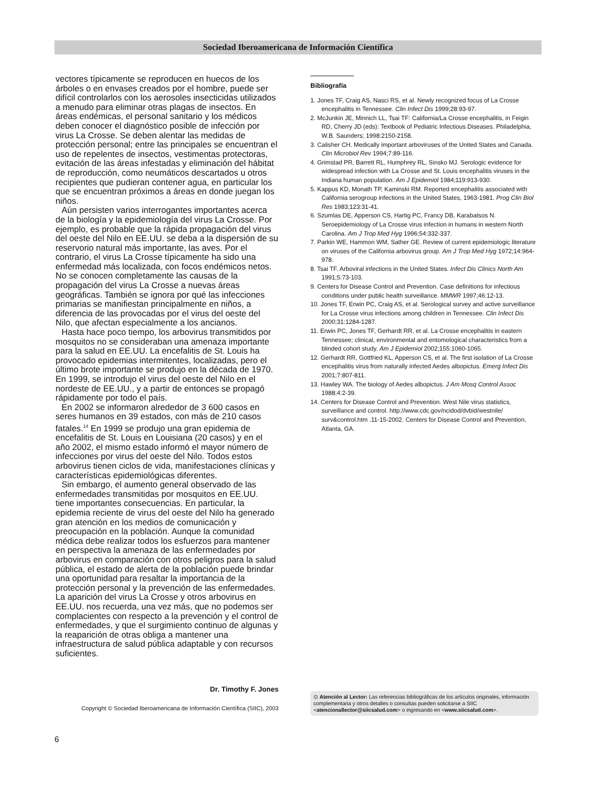Sociedad Iberoamericana de Información Científica
vectores típicamente se reproducen en huecos de los árboles o en envases creados por el hombre, puede ser difícil controlarlos con los aerosoles insecticidas utilizados a menudo para eliminar otras plagas de insectos. En áreas endémicas, el personal sanitario y los médicos deben conocer el diagnóstico posible de infección por virus La Crosse. Se deben alentar las medidas de protección personal; entre las principales se encuentran el uso de repelentes de insectos, vestimentas protectoras, evitación de las áreas infestadas y eliminación del hábitat de reproducción, como neumáticos descartados u otros recipientes que pudieran contener agua, en particular los que se encuentran próximos a áreas en donde juegan los niños.
Aún persisten varios interrogantes importantes acerca de la biología y la epidemiología del virus La Crosse. Por ejemplo, es probable que la rápida propagación del virus del oeste del Nilo en EE.UU. se deba a la dispersión de su reservorio natural más importante, las aves. Por el contrario, el virus La Crosse típicamente ha sido una enfermedad más localizada, con focos endémicos netos. No se conocen completamente las causas de la propagación del virus La Crosse a nuevas áreas geográficas. También se ignora por qué las infecciones primarias se manifiestan principalmente en niños, a diferencia de las provocadas por el virus del oeste del Nilo, que afectan especialmente a los ancianos.
Hasta hace poco tiempo, los arbovirus transmitidos por mosquitos no se consideraban una amenaza importante para la salud en EE.UU. La encefalitis de St. Louis ha provocado epidemias intermitentes, localizadas, pero el último brote importante se produjo en la década de 1970. En 1999, se introdujo el virus del oeste del Nilo en el nordeste de EE.UU., y a partir de entonces se propagó rápidamente por todo el país.
En 2002 se informaron alrededor de 3 600 casos en seres humanos en 39 estados, con más de 210 casos fatales.<sup>14</sup> En 1999 se produjo una gran epidemia de encefalitis de St. Louis en Louisiana (20 casos) y en el año 2002, el mismo estado informó el mayor número de infecciones por virus del oeste del Nilo. Todos estos arbovirus tienen ciclos de vida, manifestaciones clínicas y características epidemiológicas diferentes.
Sin embargo, el aumento general observado de las enfermedades transmitidas por mosquitos en EE.UU. tiene importantes consecuencias. En particular, la epidemia reciente de virus del oeste del Nilo ha generado gran atención en los medios de comunicación y preocupación en la población. Aunque la comunidad médica debe realizar todos los esfuerzos para mantener en perspectiva la amenaza de las enfermedades por arbovirus en comparación con otros peligros para la salud pública, el estado de alerta de la población puede brindar una oportunidad para resaltar la importancia de la protección personal y la prevención de las enfermedades. La aparición del virus La Crosse y otros arbovirus en EE.UU. nos recuerda, una vez más, que no podemos ser complacientes con respecto a la prevención y el control de enfermedades, y que el surgimiento continuo de algunas y la reaparición de otras obliga a mantener una infraestructura de salud pública adaptable y con recursos suficientes.
Dr. Timothy F. Jones
Bibliografía
1. Jones TF, Craig AS, Nasci RS, et al. Newly recognized focus of La Crosse encephalitis in Tennessee. Clin Infect Dis 1999;28:93-97.
2. McJunkin JE, Minnich LL, Tsai TF: California/La Crosse encephalitis, in Feigin RD, Cherry JD (eds): Textbook of Pediatric Infectious Diseases. Philadelphia, W.B. Saunders; 1998:2150-2158.
3. Calisher CH. Medically important arboviruses of the United States and Canada. Clin Microbiol Rev 1994;7:89-116.
4. Grimstad PR, Barrett RL, Humphrey RL, Sinsko MJ. Serologic evidence for widespread infection with La Crosse and St. Louis encephalitis viruses in the Indiana human population. Am J Epidemiol 1984;119:913-930.
5. Kappus KD, Monath TP, Kaminski RM. Reported encephalitis associated with California serogroup infections in the United States, 1963-1981. Prog Clin Biol Res 1983;123:31-41.
6. Szumlas DE, Apperson CS, Hartig PC, Francy DB, Karabatsos N. Seroepidemiology of La Crosse virus infection in humans in western North Carolina. Am J Trop Med Hyg 1996;54:332-337.
7. Parkin WE, Hammon WM, Sather GE. Review of current epidemiologic literature on viruses of the California arbovirus group. Am J Trop Med Hyg 1972;14:964-978.
8. Tsai TF. Arboviral infections in the United States. Infect Dis Clinics North Am 1991;5:73-103.
9. Centers for Disease Control and Prevention. Case definitions for infectious conditions under public health surveillance. MMWR 1997;46:12-13.
10. Jones TF, Erwin PC, Craig AS, et al. Serological survey and active surveillance for La Crosse virus infections among children in Tennessee. Clin Infect Dis 2000;31:1284-1287.
11. Erwin PC, Jones TF, Gerhardt RR, et al. La Crosse encephalitis in eastern Tennessee; clinical, environmental and entomological characteristics from a blinded cohort study. Am J Epidemiol 2002;155:1060-1065.
12. Gerhardt RR, Gottfried KL, Apperson CS, et al. The first isolation of La Crosse encephalitis virus from naturally infected Aedes albopictus. Emerg Infect Dis 2001;7:807-811.
13. Hawley WA. The biology of Aedes albopictus. J Am Mosq Control Assoc 1988;4:2-39.
14. Centers for Disease Control and Prevention. West Nile virus statistics, surveillance and control. http://www.cdc.gov/ncidod/dvbid/westnile/ surv&control.htm .11-15-2002. Centers for Disease Control and Prevention, Atlanta, GA.
Copyright © Sociedad Iberoamericana de Información Científica (SIIC), 2003
⊙ Atención al Lector: Las referencias bibliográficas de los artículos originales, información complementaria y otros detalles o consultas pueden solicitarse a SIIC <atencionallector@siicsalud.com> o ingresando en <www.siicsalud.com>.
6